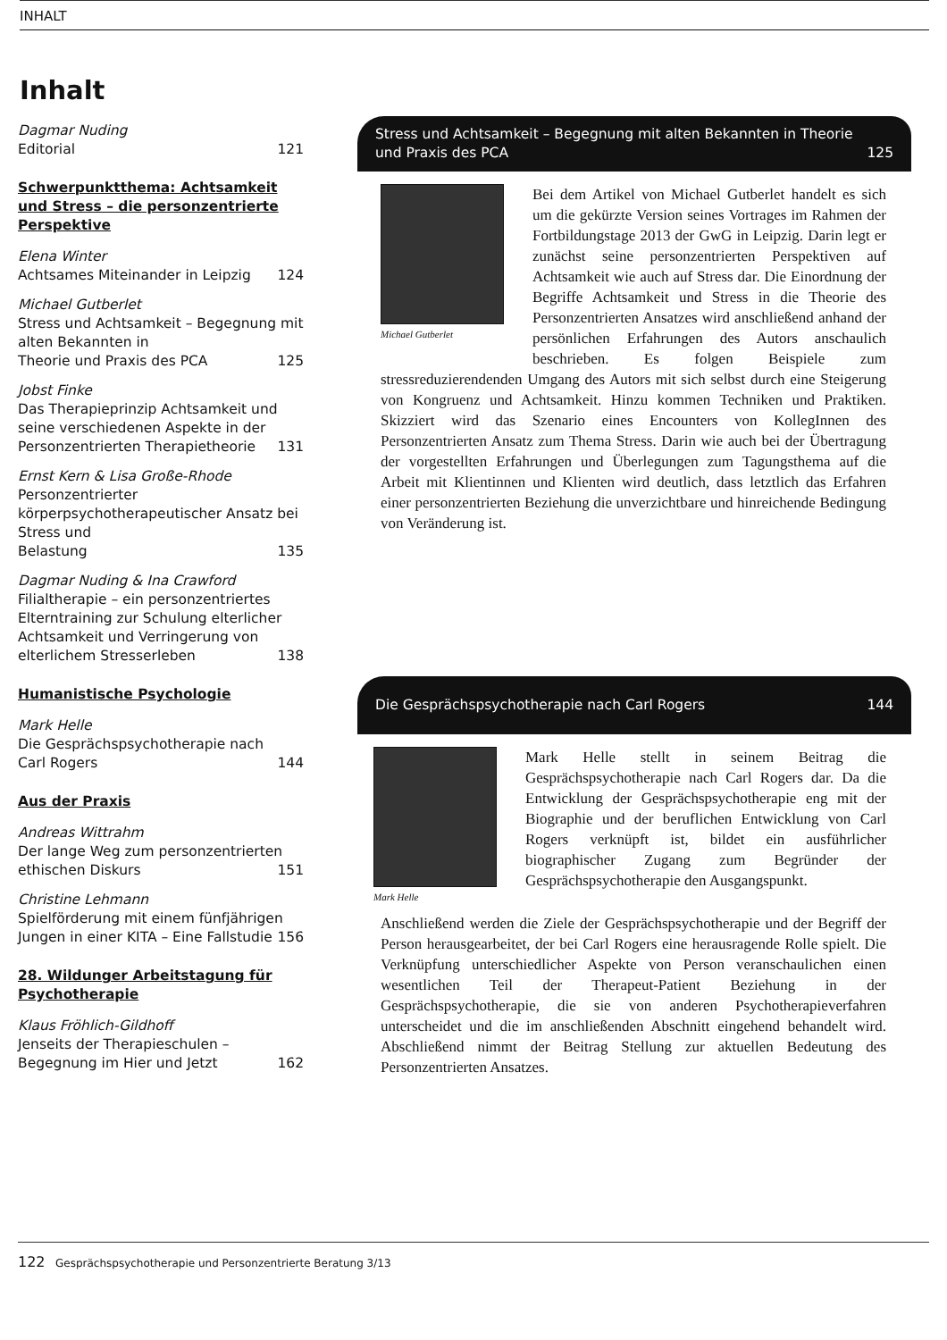INHALT
Inhalt
Dagmar Nuding
Editorial 121
Schwerpunktthema: Achtsamkeit und Stress – die personzentrierte Perspektive
Elena Winter
Achtsames Miteinander in Leipzig 124
Michael Gutberlet
Stress und Achtsamkeit – Begegnung mit alten Bekannten in
Theorie und Praxis des PCA 125
Jobst Finke
Das Therapieprinzip Achtsamkeit und seine verschiedenen Aspekte in der
Personzentrierten Therapietheorie 131
Ernst Kern & Lisa Große-Rhode
Personzentrierter körperpsychotherapeutischer Ansatz bei Stress und
Belastung 135
Dagmar Nuding & Ina Crawford
Filialtherapie – ein personzentriertes Elterntraining zur Schulung elterlicher Achtsamkeit und Verringerung von
elterlichem Stresserleben 138
Humanistische Psychologie
Mark Helle
Die Gesprächspsychotherapie nach
Carl Rogers 144
Aus der Praxis
Andreas Wittrahm
Der lange Weg zum personzentrierten
ethischen Diskurs 151
Christine Lehmann
Spielförderung mit einem fünfjährigen
Jungen in einer KITA – Eine Fallstudie 156
28. Wildunger Arbeitstagung für Psychotherapie
Klaus Fröhlich-Gildhoff
Jenseits der Therapieschulen –
Begegnung im Hier und Jetzt 162
Stress und Achtsamkeit – Begegnung mit alten Bekannten in Theorie
und Praxis des PCA 125
Michael Gutberlet
Bei dem Artikel von Michael Gutberlet handelt es sich um die gekürzte Version seines Vortrages im Rahmen der Fortbildungstage 2013 der GwG in Leipzig. Darin legt er zunächst seine personzentrierten Perspektiven auf Achtsamkeit wie auch auf Stress dar. Die Einordnung der Begriffe Achtsamkeit und Stress in die Theorie des Personzentrierten Ansatzes wird anschließend anhand der persönlichen Erfahrungen des Autors anschaulich beschrieben. Es folgen Beispiele zum stressreduzierendenden Umgang des Autors mit sich selbst durch eine Steigerung von Kongruenz und Achtsamkeit. Hinzu kommen Techniken und Praktiken. Skizziert wird das Szenario eines Encounters von KollegInnen des Personzentrierten Ansatz zum Thema Stress. Darin wie auch bei der Übertragung der vorgestellten Erfahrungen und Überlegungen zum Tagungsthema auf die Arbeit mit Klientinnen und Klienten wird deutlich, dass letztlich das Erfahren einer personzentrierten Beziehung die unverzichtbare und hinreichende Bedingung von Veränderung ist.
Die Gesprächspsychotherapie nach Carl Rogers 144
Mark Helle
Mark Helle stellt in seinem Beitrag die Gesprächspsychotherapie nach Carl Rogers dar. Da die Entwicklung der Gesprächspsychotherapie eng mit der Biographie und der beruflichen Entwicklung von Carl Rogers verknüpft ist, bildet ein ausführlicher biographischer Zugang zum Begründer der Gesprächspsychotherapie den Ausgangspunkt.
Anschließend werden die Ziele der Gesprächspsychotherapie und der Begriff der Person herausgearbeitet, der bei Carl Rogers eine herausragende Rolle spielt. Die Verknüpfung unterschiedlicher Aspekte von Person veranschaulichen einen wesentlichen Teil der Therapeut-Patient Beziehung in der Gesprächspsychotherapie, die sie von anderen Psychotherapieverfahren unterscheidet und die im anschließenden Abschnitt eingehend behandelt wird. Abschließend nimmt der Beitrag Stellung zur aktuellen Bedeutung des Personzentrierten Ansatzes.
122 Gesprächspsychotherapie und Personzentrierte Beratung 3/13